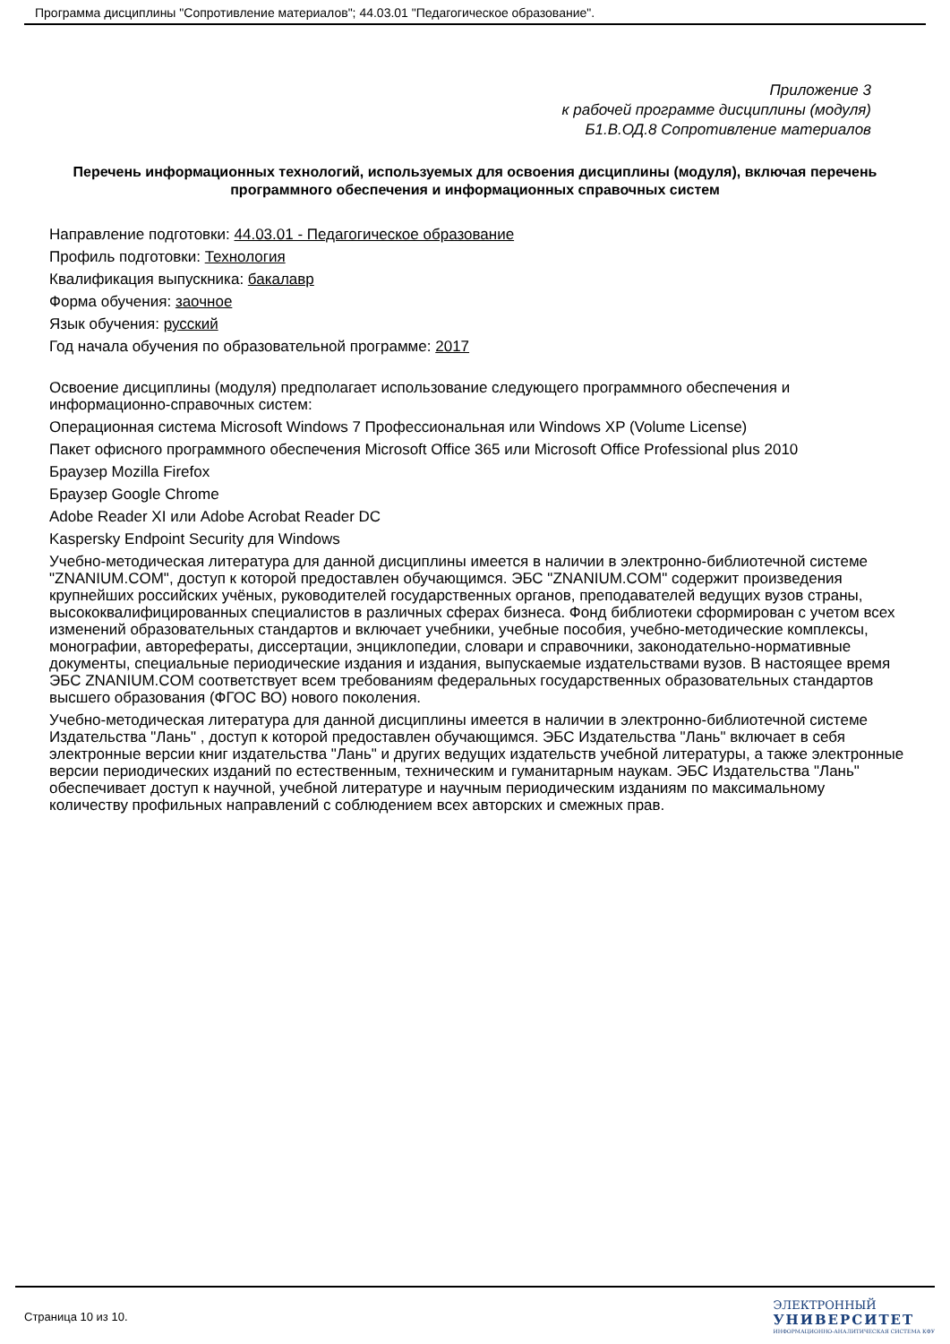Программа дисциплины "Сопротивление материалов"; 44.03.01 "Педагогическое образование".
Приложение 3
к рабочей программе дисциплины (модуля)
Б1.В.ОД.8 Сопротивление материалов
Перечень информационных технологий, используемых для освоения дисциплины (модуля), включая перечень программного обеспечения и информационных справочных систем
Направление подготовки: 44.03.01 - Педагогическое образование
Профиль подготовки: Технология
Квалификация выпускника: бакалавр
Форма обучения: заочное
Язык обучения: русский
Год начала обучения по образовательной программе: 2017
Освоение дисциплины (модуля) предполагает использование следующего программного обеспечения и информационно-справочных систем:
Операционная система Microsoft Windows 7 Профессиональная или Windows XP (Volume License)
Пакет офисного программного обеспечения Microsoft Office 365 или Microsoft Office Professional plus 2010
Браузер Mozilla Firefox
Браузер Google Chrome
Adobe Reader XI или Adobe Acrobat Reader DC
Kaspersky Endpoint Security для Windows
Учебно-методическая литература для данной дисциплины имеется в наличии в электронно-библиотечной системе "ZNANIUM.COM", доступ к которой предоставлен обучающимся. ЭБС "ZNANIUM.COM" содержит произведения крупнейших российских учёных, руководителей государственных органов, преподавателей ведущих вузов страны, высококвалифицированных специалистов в различных сферах бизнеса. Фонд библиотеки сформирован с учетом всех изменений образовательных стандартов и включает учебники, учебные пособия, учебно-методические комплексы, монографии, авторефераты, диссертации, энциклопедии, словари и справочники, законодательно-нормативные документы, специальные периодические издания и издания, выпускаемые издательствами вузов. В настоящее время ЭБС ZNANIUM.COM соответствует всем требованиям федеральных государственных образовательных стандартов высшего образования (ФГОС ВО) нового поколения.
Учебно-методическая литература для данной дисциплины имеется в наличии в электронно-библиотечной системе Издательства "Лань" , доступ к которой предоставлен обучающимся. ЭБС Издательства "Лань" включает в себя электронные версии книг издательства "Лань" и других ведущих издательств учебной литературы, а также электронные версии периодических изданий по естественным, техническим и гуманитарным наукам. ЭБС Издательства "Лань" обеспечивает доступ к научной, учебной литературе и научным периодическим изданиям по максимальному количеству профильных направлений с соблюдением всех авторских и смежных прав.
Страница 10 из 10.
ЭЛЕКТРОННЫЙ
УНИВЕРСИТЕТ
ИНФОРМАЦИОННО-АНАЛИТИЧЕСКАЯ СИСТЕМА КФУ